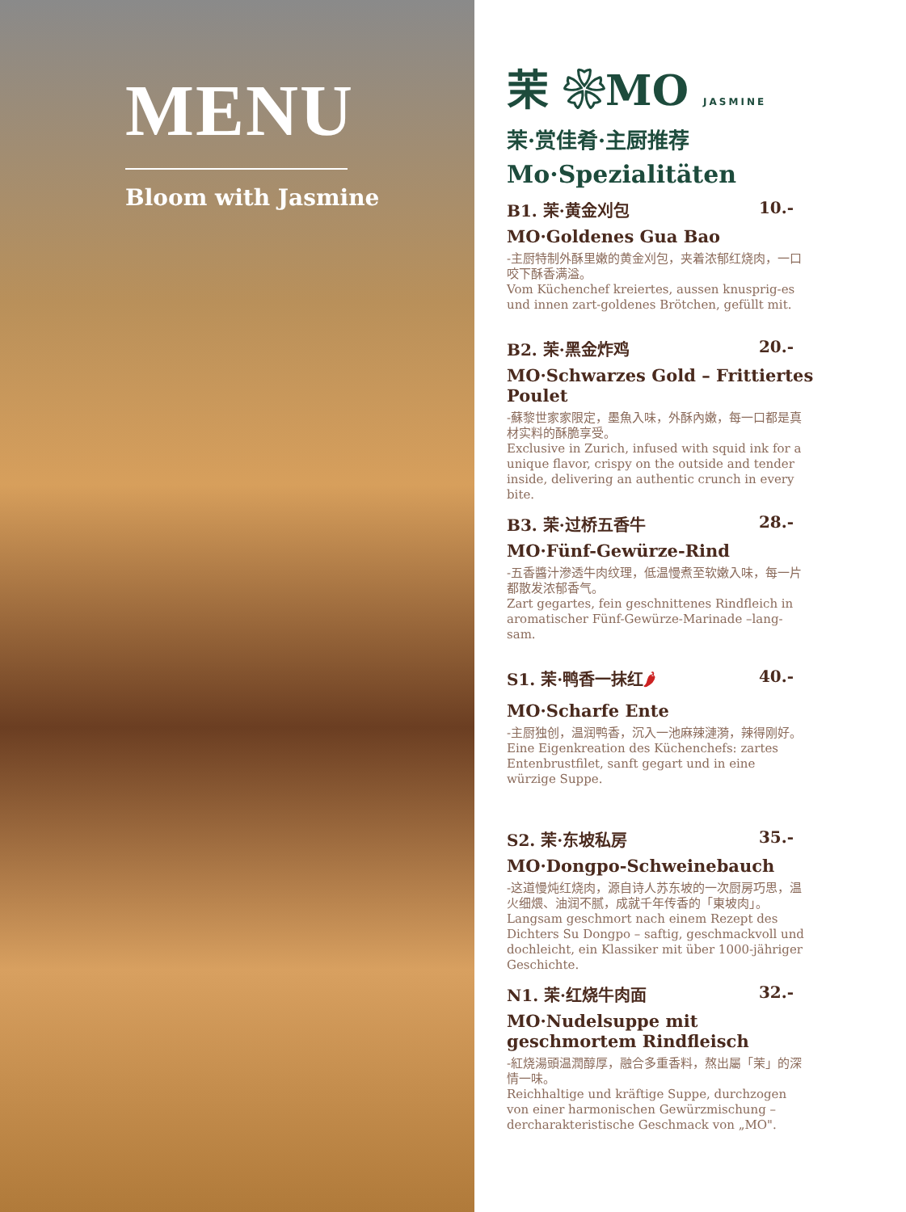MENU
Bloom with Jasmine
茉 ❀MO JASMINE
茉·赏佳肴·主厨推荐
Mo·Spezialitäten
B1. 茉·黄金刈包 10.-
MO·Goldenes Gua Bao
-主厨特制外酥里嫩的黄金刈包，夹着浓郁红烧肉，一口咬下酥香满溢。
Vom Küchenchef kreiertes, aussen knusprig-es und innen zart-goldenes Brötchen, gefüllt mit.
B2. 茉·黑金炸鸡 20.-
MO·Schwarzes Gold – Frittiertes Poulet
-蘇黎世家家限定，墨魚入味，外酥內嫩，每一口都是真材实料的酥脆享受。
Exclusive in Zurich, infused with squid ink for a unique flavor, crispy on the outside and tender inside, delivering an authentic crunch in every bite.
B3. 茉·过桥五香牛 28.-
MO·Fünf-Gewürze-Rind
-五香醬汁滲透牛肉纹理，低温慢煮至软嫩入味，每一片都散发浓郁香气。
Zart gegartes, fein geschnittenes Rindfleich in aromatischer Fünf-Gewürze-Marinade –lang-sam.
S1. 茉·鸭香一抹红🌶 40.-
MO·Scharfe Ente
-主厨独创，温润鸭香，沉入一池麻辣漣漪，辣得刚好。
Eine Eigenkreation des Küchenchefs: zartes Entenbrustfilet, sanft gegart und in eine würzige Suppe.
S2. 茉·东坡私房 35.-
MO·Dongpo-Schweinebauch
-这道慢炖红烧肉，源自诗人苏东坡的一次厨房巧思，温火细煨、油润不腻，成就千年传香的「東坡肉」。
Langsam geschmort nach einem Rezept des Dichters Su Dongpo – saftig, geschmackvoll und dochleicht, ein Klassiker mit über 1000-jähriger Geschichte.
N1. 茉·红烧牛肉面 32.-
MO·Nudelsuppe mit
geschmortem Rindfleisch
-紅烧湯頭温潤醇厚，融合多重香料，熬出屬「茉」的深情一味。
Reichhaltige und kräftige Suppe, durchzogen von einer harmonischen Gewürzmischung – dercharakteristische Geschmack von „MO".